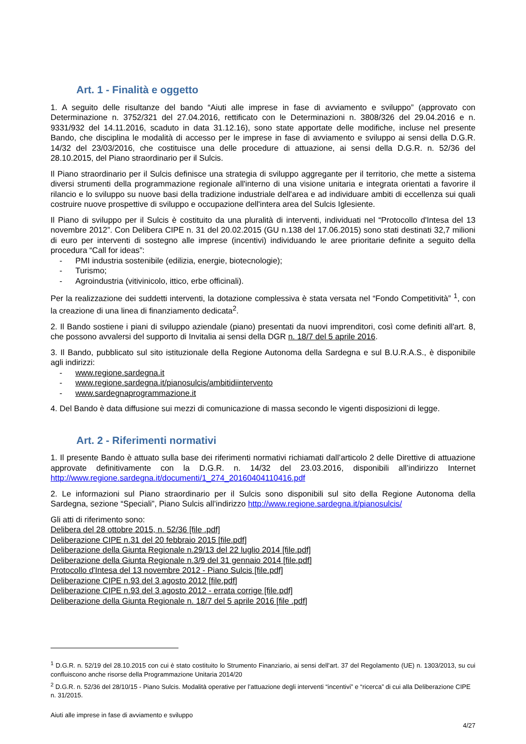Art. 1 - Finalità e oggetto
1. A seguito delle risultanze del bando “Aiuti alle imprese in fase di avviamento e sviluppo” (approvato con Determinazione n. 3752/321 del 27.04.2016, rettificato con le Determinazioni n. 3808/326 del 29.04.2016 e n. 9331/932 del 14.11.2016, scaduto in data 31.12.16), sono state apportate delle modifiche, incluse nel presente Bando, che disciplina le modalità di accesso per le imprese in fase di avviamento e sviluppo ai sensi della D.G.R. 14/32 del 23/03/2016, che costituisce una delle procedure di attuazione, ai sensi della D.G.R. n. 52/36 del 28.10.2015, del Piano straordinario per il Sulcis.
Il Piano straordinario per il Sulcis definisce una strategia di sviluppo aggregante per il territorio, che mette a sistema diversi strumenti della programmazione regionale all'interno di una visione unitaria e integrata orientati a favorire il rilancio e lo sviluppo su nuove basi della tradizione industriale dell'area e ad individuare ambiti di eccellenza sui quali costruire nuove prospettive di sviluppo e occupazione dell'intera area del Sulcis Iglesiente.
Il Piano di sviluppo per il Sulcis è costituito da una pluralità di interventi, individuati nel “Protocollo d'Intesa del 13 novembre 2012”. Con Delibera CIPE n. 31 del 20.02.2015 (GU n.138 del 17.06.2015) sono stati destinati 32,7 milioni di euro per interventi di sostegno alle imprese (incentivi) individuando le aree prioritarie definite a seguito della procedura “Call for ideas”:
- PMI industria sostenibile (edilizia, energie, biotecnologie);
- Turismo;
- Agroindustria (vitivinicolo, ittico, erbe officinali).
Per la realizzazione dei suddetti interventi, la dotazione complessiva è stata versata nel “Fondo Competitività” <sup>1</sup>, con la creazione di una linea di finanziamento dedicata<sup>2</sup>.
2. Il Bando sostiene i piani di sviluppo aziendale (piano) presentati da nuovi imprenditori, così come definiti all'art. 8, che possono avvalersi del supporto di Invitalia ai sensi della DGR n. 18/7 del 5 aprile 2016.
3. Il Bando, pubblicato sul sito istituzionale della Regione Autonoma della Sardegna e sul B.U.R.A.S., è disponibile agli indirizzi:
- www.regione.sardegna.it
- www.regione.sardegna.it/pianosulcis/ambitidiintervento
- www.sardegnaprogrammazione.it
4. Del Bando è data diffusione sui mezzi di comunicazione di massa secondo le vigenti disposizioni di legge.
Art. 2 - Riferimenti normativi
1. Il presente Bando è attuato sulla base dei riferimenti normativi richiamati dall’articolo 2 delle Direttive di attuazione approvate definitivamente con la D.G.R. n. 14/32 del 23.03.2016, disponibili all’indirizzo Internet http://www.regione.sardegna.it/documenti/1_274_20160404110416.pdf
2. Le informazioni sul Piano straordinario per il Sulcis sono disponibili sul sito della Regione Autonoma della Sardegna, sezione “Speciali”, Piano Sulcis all’indirizzo http://www.regione.sardegna.it/pianosulcis/
Gli atti di riferimento sono:
Delibera del 28 ottobre 2015, n. 52/36 [file .pdf]
Deliberazione CIPE n.31 del 20 febbraio 2015 [file.pdf]
Deliberazione della Giunta Regionale n.29/13 del 22 luglio 2014 [file.pdf]
Deliberazione della Giunta Regionale n.3/9 del 31 gennaio 2014 [file.pdf]
Protocollo d'Intesa del 13 novembre 2012 - Piano Sulcis [file.pdf]
Deliberazione CIPE n.93 del 3 agosto 2012 [file.pdf]
Deliberazione CIPE n.93 del 3 agosto 2012 - errata corrige [file.pdf]
Deliberazione della Giunta Regionale n. 18/7 del 5 aprile 2016 [file .pdf]
<sup>1</sup> D.G.R. n. 52/19 del 28.10.2015 con cui è stato costituito lo Strumento Finanziario, ai sensi dell’art. 37 del Regolamento (UE) n. 1303/2013, su cui confluiscono anche risorse della Programmazione Unitaria 2014/20
<sup>2</sup> D.G.R. n. 52/36 del 28/10/15 - Piano Sulcis. Modalità operative per l’attuazione degli interventi “incentivi” e “ricerca” di cui alla Deliberazione CIPE n. 31/2015.
Aiuti alle imprese in fase di avviamento e sviluppo
4/27